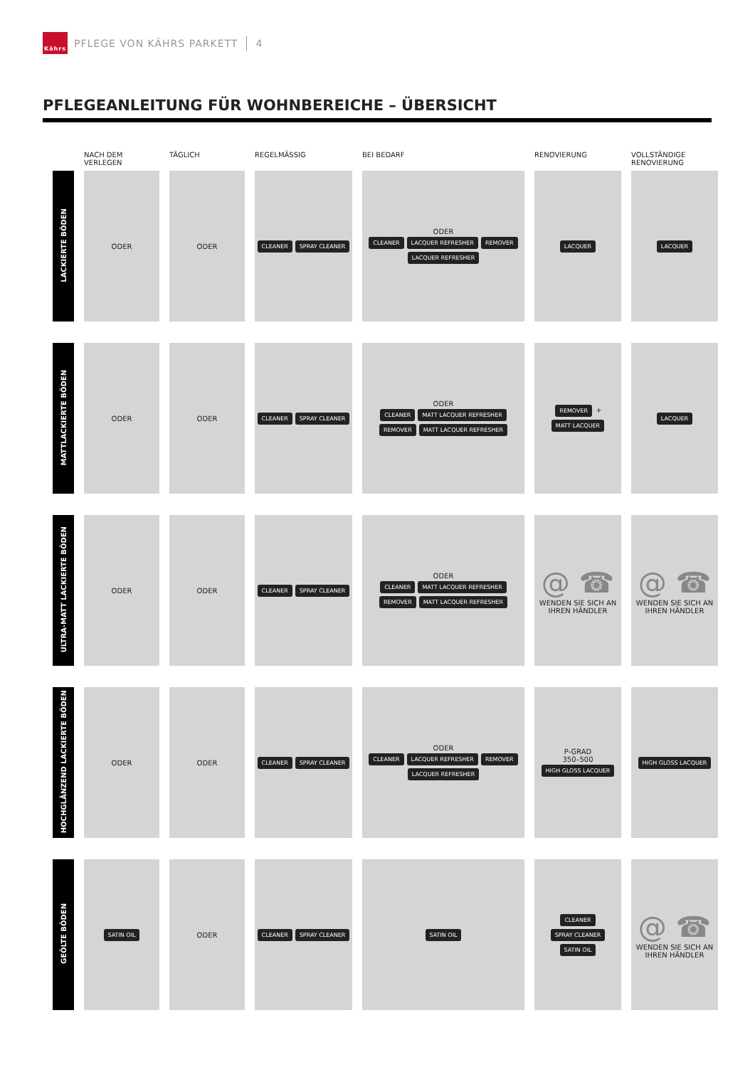Kährs
PFLEGE VON KÄHRS PARKETT 4
PFLEGEANLEITUNG FÜR WOHNBEREICHE – ÜBERSICHT
| | NACH DEM VERLEGEN | TÄGLICH | REGELMÄSSIG | BEI BEDARF | RENOVIERUNG | VOLLSTÄNDIGE RENOVIERUNG |
| --- | --- | --- | --- | --- | --- | --- |
| LACKIERTE BÖDEN | ODER | ODER | CLEANER SPRAY CLEANER | ODER CLEANER LACQUER REFRESHER REMOVER LACQUER REFRESHER | LACQUER | LACQUER |
| MATTLACKIERTE BÖDEN | ODER | ODER | CLEANER SPRAY CLEANER | ODER CLEANER MATT LACQUER REFRESHER REMOVER MATT LACQUER REFRESHER | REMOVER + MATT LACQUER | LACQUER |
| ULTRA-MATT LACKIERTE BÖDEN | ODER | ODER | CLEANER SPRAY CLEANER | ODER CLEANER MATT LACQUER REFRESHER REMOVER MATT LACQUER REFRESHER | @ ☎ WENDEN SIE SICH AN IHREN HÄNDLER | @ ☎ WENDEN SIE SICH AN IHREN HÄNDLER |
| HOCHGLÄNZEND LACKIERTE BÖDEN | ODER | ODER | CLEANER SPRAY CLEANER | ODER CLEANER LACQUER REFRESHER REMOVER LACQUER REFRESHER | P-GRAD 350–500 HIGH GLOSS LACQUER | HIGH GLOSS LACQUER |
| GEÖLTE BÖDEN | SATIN OIL | ODER | CLEANER SPRAY CLEANER | SATIN OIL | CLEANER SPRAY CLEANER SATIN OIL | @ ☎ WENDEN SIE SICH AN IHREN HÄNDLER |